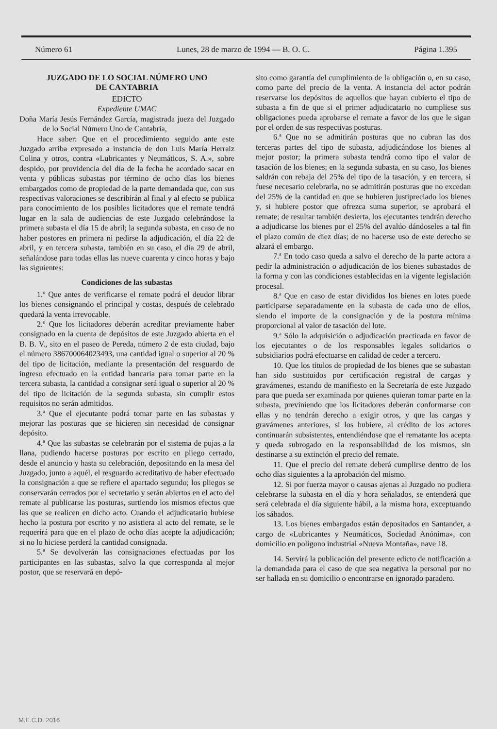Número 61 Lunes, 28 de marzo de 1994 — B. O. C. Página 1.395
JUZGADO DE LO SOCIAL NÚMERO UNO
DE CANTABRIA
EDICTO
Expediente UMAC
Doña María Jesús Fernández García, magistrada jueza del Juzgado de lo Social Número Uno de Cantabria,
Hace saber: Que en el procedimiento seguido ante este Juzgado arriba expresado a instancia de don Luis María Herraiz Colina y otros, contra «Lubricantes y Neumáticos, S. A.», sobre despido, por providencia del día de la fecha he acordado sacar en venta y públicas subastas por término de ocho días los bienes embargados como de propiedad de la parte demandada que, con sus respectivas valoraciones se describirán al final y al efecto se publica para conocimiento de los posibles licitadores que el remate tendrá lugar en la sala de audiencias de este Juzgado celebrándose la primera subasta el día 15 de abril; la segunda subasta, en caso de no haber postores en primera ni pedirse la adjudicación, el día 22 de abril, y en tercera subasta, también en su caso, el día 29 de abril, señalándose para todas ellas las nueve cuarenta y cinco horas y bajo las siguientes:
Condiciones de las subastas
1.º Que antes de verificarse el remate podrá el deudor librar los bienes consignando el principal y costas, después de celebrado quedará la venta irrevocable.
2.º Que los licitadores deberán acreditar previamente haber consignado en la cuenta de depósitos de este Juzgado abierta en el B. B. V., sito en el paseo de Pereda, número 2 de esta ciudad, bajo el número 386700064023493, una cantidad igual o superior al 20 % del tipo de licitación, mediante la presentación del resguardo de ingreso efectuado en la entidad bancaria para tomar parte en la tercera subasta, la cantidad a consignar será igual o superior al 20 % del tipo de licitación de la segunda subasta, sin cumplir estos requisitos no serán admitidos.
3.ª Que el ejecutante podrá tomar parte en las subastas y mejorar las posturas que se hicieren sin necesidad de consignar depósito.
4.ª Que las subastas se celebrarán por el sistema de pujas a la llana, pudiendo hacerse posturas por escrito en pliego cerrado, desde el anuncio y hasta su celebración, depositando en la mesa del Juzgado, junto a aquél, el resguardo acreditativo de haber efectuado la consignación a que se refiere el apartado segundo; los pliegos se conservarán cerrados por el secretario y serán abiertos en el acto del remate al publicarse las posturas, surtiendo los mismos efectos que las que se realicen en dicho acto. Cuando el adjudicatario hubiese hecho la postura por escrito y no asistiera al acto del remate, se le requerirá para que en el plazo de ocho días acepte la adjudicación; si no lo hiciese perderá la cantidad consignada.
5.ª Se devolverán las consignaciones efectuadas por los participantes en las subastas, salvo la que corresponda al mejor postor, que se reservará en depó-
sito como garantía del cumplimiento de la obligación o, en su caso, como parte del precio de la venta. A instancia del actor podrán reservarse los depósitos de aquellos que hayan cubierto el tipo de subasta a fin de que si el primer adjudicatario no cumpliese sus obligaciones pueda aprobarse el remate a favor de los que le sigan por el orden de sus respectivas posturas.
6.ª Que no se admitirán posturas que no cubran las dos terceras partes del tipo de subasta, adjudicándose los bienes al mejor postor; la primera subasta tendrá como tipo el valor de tasación de los bienes; en la segunda subasta, en su caso, los bienes saldrán con rebaja del 25% del tipo de la tasación, y en tercera, si fuese necesario celebrarla, no se admitirán posturas que no excedan del 25% de la cantidad en que se hubieren justipreciado los bienes y, si hubiere postor que ofrezca suma superior, se aprobará el remate; de resultar también desierta, los ejecutantes tendrán derecho a adjudicarse los bienes por el 25% del avalúo dándoseles a tal fin el plazo común de diez días; de no hacerse uso de este derecho se alzará el embargo.
7.ª En todo caso queda a salvo el derecho de la parte actora a pedir la administración o adjudicación de los bienes subastados de la forma y con las condiciones establecidas en la vigente legislación procesal.
8.ª Que en caso de estar divididos los bienes en lotes puede participarse separadamente en la subasta de cada uno de ellos, siendo el importe de la consignación y de la postura mínima proporcional al valor de tasación del lote.
9.ª Sólo la adquisición o adjudicación practicada en favor de los ejecutantes o de los responsables legales solidarios o subsidiarios podrá efectuarse en calidad de ceder a tercero.
10. Que los títulos de propiedad de los bienes que se subastan han sido sustituidos por certificación registral de cargas y gravámenes, estando de manifiesto en la Secretaría de este Juzgado para que pueda ser examinada por quienes quieran tomar parte en la subasta, previniendo que los licitadores deberán conformarse con ellas y no tendrán derecho a exigir otros, y que las cargas y gravámenes anteriores, si los hubiere, al crédito de los actores continuarán subsistentes, entendiéndose que el rematante los acepta y queda subrogado en la responsabilidad de los mismos, sin destinarse a su extinción el precio del remate.
11. Que el precio del remate deberá cumplirse dentro de los ocho días siguientes a la aprobación del mismo.
12. Si por fuerza mayor o causas ajenas al Juzgado no pudiera celebrarse la subasta en el día y hora señalados, se entenderá que será celebrada el día siguiente hábil, a la misma hora, exceptuando los sábados.
13. Los bienes embargados están depositados en Santander, a cargo de «Lubricantes y Neumáticos, Sociedad Anónima», con domicilio en polígono industrial «Nueva Montaña», nave 18.
14. Servirá la publicación del presente edicto de notificación a la demandada para el caso de que sea negativa la personal por no ser hallada en su domicilio o encontrarse en ignorado paradero.
M.E.C.D. 2016